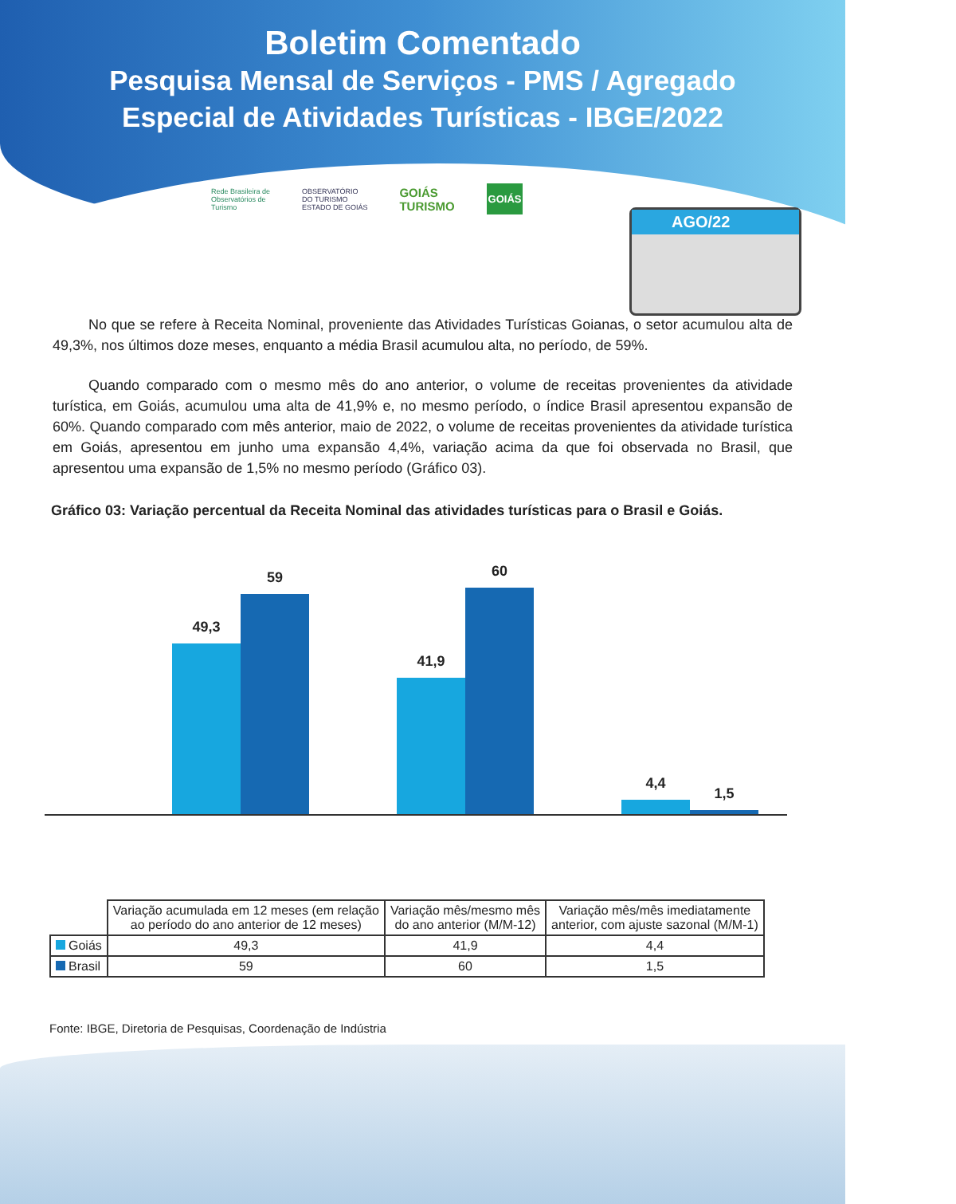Boletim Comentado
Pesquisa Mensal de Serviços - PMS / Agregado
Especial de Atividades Turísticas - IBGE/2022
AGO/22
Rede Brasileira de
Observatórios de
Turismo OBSERVATÓRIO
DO TURISMO
ESTADO DE GOIÁS GOIÁS
TURISMO GOIÁS
No que se refere à Receita Nominal, proveniente das Atividades Turísticas Goianas, o setor acumulou alta de 49,3%, nos últimos doze meses, enquanto a média Brasil acumulou alta, no período, de 59%.
Quando comparado com o mesmo mês do ano anterior, o volume de receitas provenientes da atividade turística, em Goiás, acumulou uma alta de 41,9% e, no mesmo período, o índice Brasil apresentou expansão de 60%. Quando comparado com mês anterior, maio de 2022, o volume de receitas provenientes da atividade turística em Goiás, apresentou em junho uma expansão 4,4%, variação acima da que foi observada no Brasil, que apresentou uma expansão de 1,5% no mesmo período (Gráfico 03).
Gráfico 03: Variação percentual da Receita Nominal das atividades turísticas para o Brasil e Goiás.
49,3
59
41,9
60
4,4
1,5
| | Variação acumulada em 12 meses (em relação ao período do ano anterior de 12 meses) | Variação mês/mesmo mês do ano anterior (M/M-12) | Variação mês/mês imediatamente anterior, com ajuste sazonal (M/M-1) |
| --- | --- | --- | --- |
| Goiás | 49,3 | 41,9 | 4,4 |
| Brasil | 59 | 60 | 1,5 |
Fonte: IBGE, Diretoria de Pesquisas, Coordenação de Indústria